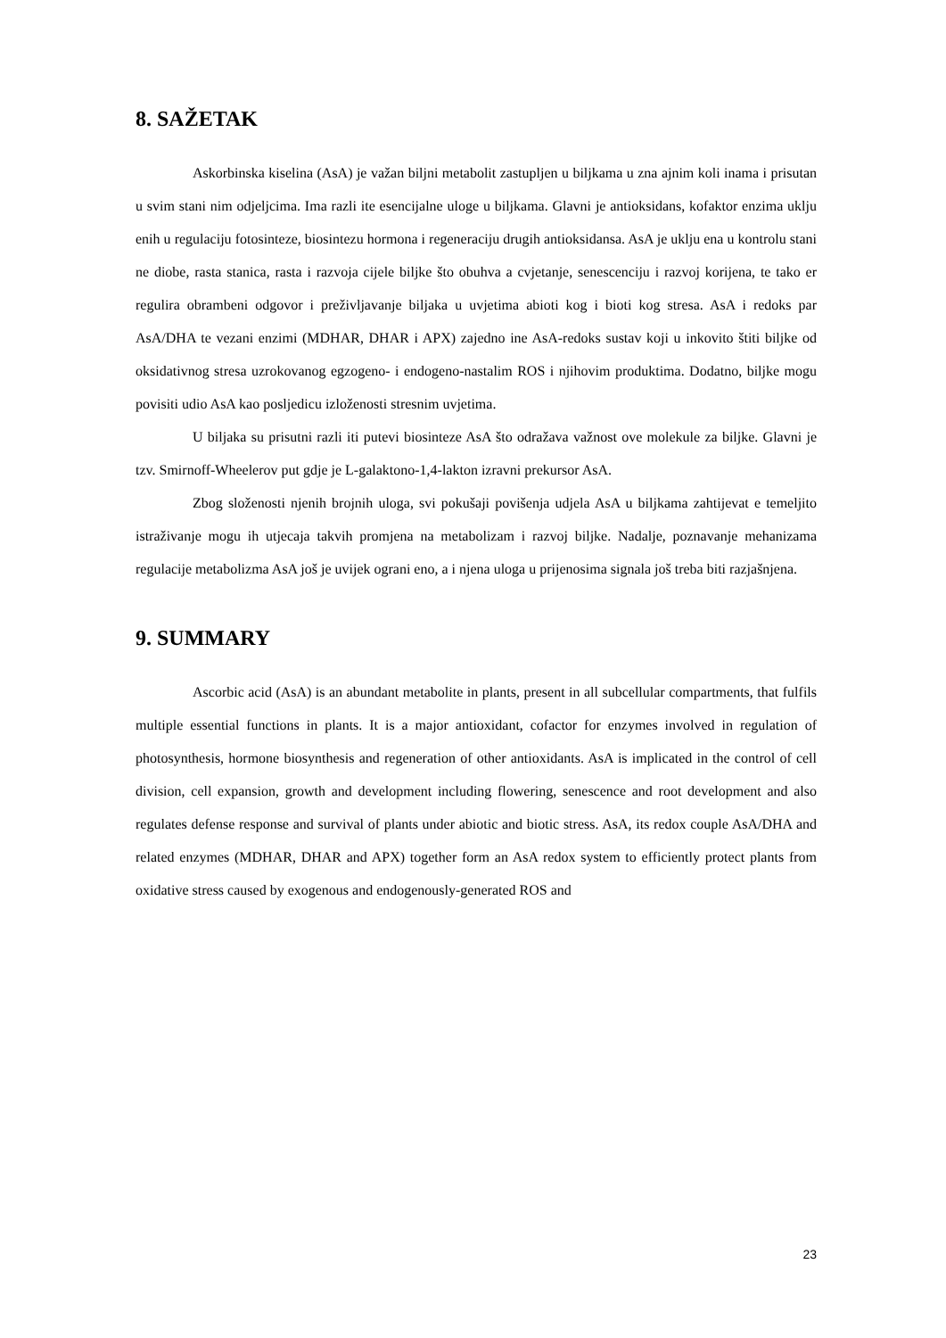8. SAŽETAK
Askorbinska kiselina (AsA) je važan biljni metabolit zastupljen u biljkama u zna ajnim koli inama i prisutan u svim stani nim odjeljcima. Ima razli ite esencijalne uloge u biljkama. Glavni je antioksidans, kofaktor enzima uklju enih u regulaciju fotosinteze, biosintezu hormona i regeneraciju drugih antioksidansa. AsA je uklju ena u kontrolu stani ne diobe, rasta stanica, rasta i razvoja cijele biljke što obuhva a cvjetanje, senescenciju i razvoj korijena, te tako er regulira obrambeni odgovor i preživljavanje biljaka u uvjetima abioti kog i bioti kog stresa. AsA i redoks par AsA/DHA te vezani enzimi (MDHAR, DHAR i APX) zajedno ine AsA-redoks sustav koji u inkovito štiti biljke od oksidativnog stresa uzrokovanog egzogeno- i endogeno-nastalim ROS i njihovim produktima. Dodatno, biljke mogu povisiti udio AsA kao posljedicu izloženosti stresnim uvjetima.
U biljaka su prisutni razli iti putevi biosinteze AsA što odražava važnost ove molekule za biljke. Glavni je tzv. Smirnoff-Wheelerov put gdje je L-galaktono-1,4-lakton izravni prekursor AsA.
Zbog složenosti njenih brojnih uloga, svi pokušaji povišenja udjela AsA u biljkama zahtijevat e temeljito istraživanje mogu ih utjecaja takvih promjena na metabolizam i razvoj biljke. Nadalje, poznavanje mehanizama regulacije metabolizma AsA još je uvijek ograni eno, a i njena uloga u prijenosima signala još treba biti razjašnjena.
9. SUMMARY
Ascorbic acid (AsA) is an abundant metabolite in plants, present in all subcellular compartments, that fulfils multiple essential functions in plants. It is a major antioxidant, cofactor for enzymes involved in regulation of photosynthesis, hormone biosynthesis and regeneration of other antioxidants. AsA is implicated in the control of cell division, cell expansion, growth and development including flowering, senescence and root development and also regulates defense response and survival of plants under abiotic and biotic stress. AsA, its redox couple AsA/DHA and related enzymes (MDHAR, DHAR and APX) together form an AsA redox system to efficiently protect plants from oxidative stress caused by exogenous and endogenously-generated ROS and
23